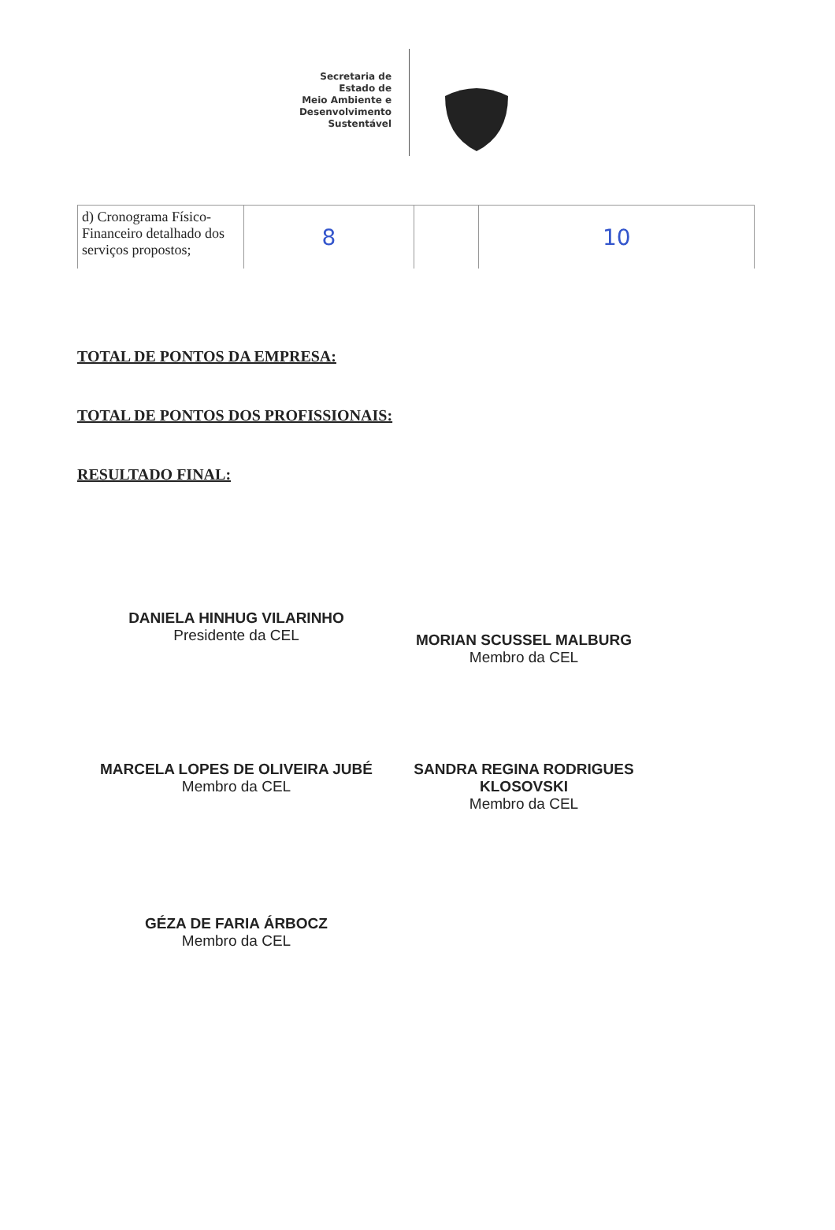Secretaria de
Estado de
Meio Ambiente e
Desenvolvimento
Sustentável
| d) Cronograma Físico-Financeiro detalhado dos serviços propostos; | 8 | | 10 |
TOTAL DE PONTOS DA EMPRESA:
TOTAL DE PONTOS DOS PROFISSIONAIS:
RESULTADO FINAL:
DANIELA HINHUG VILARINHO
Presidente da CEL
MORIAN SCUSSEL MALBURG
Membro da CEL
MARCELA LOPES DE OLIVEIRA JUBÉ
Membro da CEL
SANDRA REGINA RODRIGUES KLOSOVSKI
Membro da CEL
GÉZA DE FARIA ÁRBOCZ
Membro da CEL